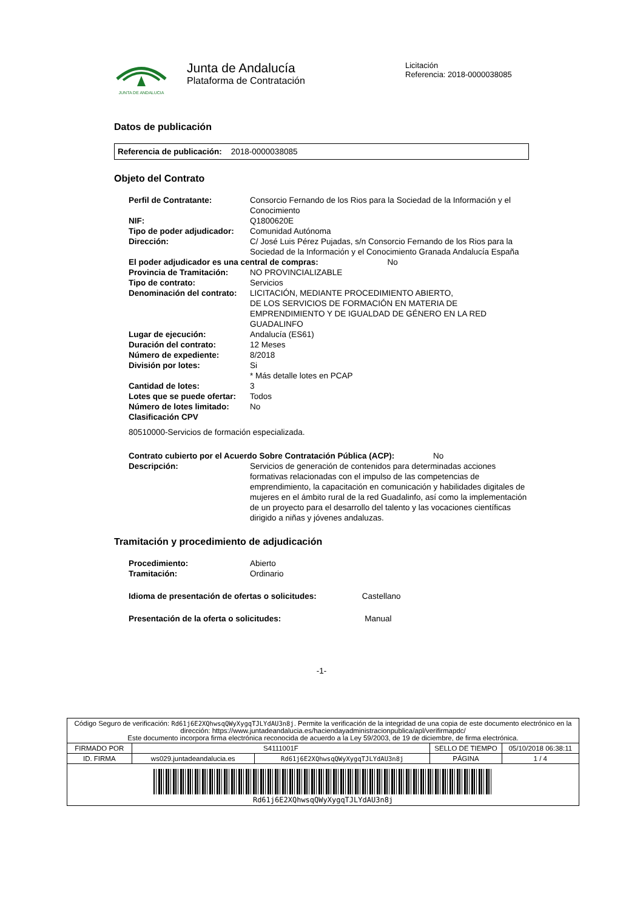JUNTA DE ANDALUCIA
Junta de Andalucía
Plataforma de Contratación
Licitación
Referencia: 2018-0000038085
Datos de publicación
Referencia de publicación: 2018-0000038085
Objeto del Contrato
| Perfil de Contratante: | Consorcio Fernando de los Rios para la Sociedad de la Información y el Conocimiento |
| NIF: | Q1800620E |
| Tipo de poder adjudicador: | Comunidad Autónoma |
| Dirección: | C/ José Luis Pérez Pujadas, s/n Consorcio Fernando de los Rios para la Sociedad de la Información y el Conocimiento Granada Andalucía España |
| El poder adjudicador es una central de compras: No | |
| Provincia de Tramitación: | NO PROVINCIALIZABLE |
| Tipo de contrato: | Servicios |
| Denominación del contrato: | LICITACIÓN, MEDIANTE PROCEDIMIENTO ABIERTO, DE LOS SERVICIOS DE FORMACIÓN EN MATERIA DE EMPRENDIMIENTO Y DE IGUALDAD DE GÉNERO EN LA RED GUADALINFO |
| Lugar de ejecución: | Andalucía (ES61) |
| Duración del contrato: | 12 Meses |
| Número de expediente: | 8/2018 |
| División por lotes: | Si * Más detalle lotes en PCAP |
| Cantidad de lotes: | 3 |
| Lotes que se puede ofertar: | Todos |
| Número de lotes limitado: | No |
| Clasificación CPV | |
| 80510000-Servicios de formación especializada. | |
| Contrato cubierto por el Acuerdo Sobre Contratación Pública (ACP): No | |
| Descripción: | Servicios de generación de contenidos para determinadas acciones formativas relacionadas con el impulso de las competencias de emprendimiento, la capacitación en comunicación y habilidades digitales de mujeres en el ámbito rural de la red Guadalinfo, así como la implementación de un proyecto para el desarrollo del talento y las vocaciones científicas dirigido a niñas y jóvenes andaluzas. |
Tramitación y procedimiento de adjudicación
| Procedimiento: | Abierto |
| Tramitación: | Ordinario |
| Idioma de presentación de ofertas o solicitudes: Castellano | |
| Presentación de la oferta o solicitudes: Manual | |
-1-
| Código Seguro de verificación: Rd61j6E2XQhwsqQWyXygqTJLYdAU3n8j . Permite la verificación de la integridad de una copia de este documento electrónico en la dirección: https://www.juntadeandalucia.es/haciendayadministracionpublica/apl/verifirmapdc/ Este documento incorpora firma electrónica reconocida de acuerdo a la Ley 59/2003, de 19 de diciembre, de firma electrónica. | | | | |
| FIRMADO POR | S4111001F | | SELLO DE TIEMPO | 05/10/2018 06:38:11 |
| ID. FIRMA | ws029.juntadeandalucia.es | Rd61j6E2XQhwsqQWyXygqTJLYdAU3n8j | PÁGINA | 1 / 4 |
| Rd61j6E2XQhwsqQWyXygqTJLYdAU3n8j | | | | |